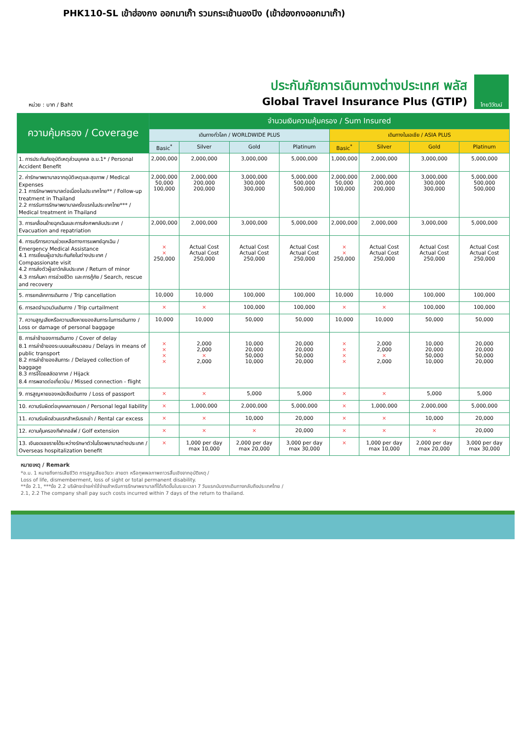PHK110-SL เข้าฮ่องกง ออกมาเก๊า รวมกระเช้านองปิง (เข้าฮ่องกงออกมาเก๊า)
หน่วย : บาท / Baht
ประกันภัยการเดินทางต่างประเทศ พลัส
Global Travel Insurance Plus (GTIP)
ไทยวิวัฒน์
| ความคุ้มครอง / Coverage | จำนวนเงินความคุ้มครอง / Sum Insured | | | | | | | |
| --- | --- | --- | --- | --- | --- | --- | --- | --- |
| | เดินทางทั่วโลก / WORLDWIDE PLUS | | | | เดินทางในเอเชีย / ASIA PLUS | | | |
| | Basic<sup>*</sup> | Silver | Gold | Platinum | Basic<sup>*</sup> | Silver | Gold | Platinum |
| 1. การประกันภัยอุบัติเหตุส่วนบุคคล อ.บ.1* / Personal Accident Benefit | 2,000,000 | 2,000,000 | 3,000,000 | 5,000,000 | 1,000,000 | 2,000,000 | 3,000,000 | 5,000,000 |
| 2. ค่ารักษาพยาบาลจากอุบัติเหตุและสุขภาพ / Medical Expenses 2.1 การรักษาพยาบาลต่อเนื่องในประเทศไทย** / Follow-up treatment in Thailand 2.2 การรับการรักษาพยาบาลครั้งแรกในประเทศไทย*** / Medical treatment in Thailand | 2,000,000 50,000 100,000 | 2,000,000 200,000 200,000 | 3,000,000 300,000 300,000 | 5,000,000 500,000 500,000 | 2,000,000 50,000 100,000 | 2,000,000 200,000 200,000 | 3,000,000 300,000 300,000 | 5,000,000 500,000 500,000 |
| 3. การเคลื่อนย้ายฉุกเฉินและการส่งศพกลับประเทศ / Evacuation and repatriation | 2,000,000 | 2,000,000 | 3,000,000 | 5,000,000 | 2,000,000 | 2,000,000 | 3,000,000 | 5,000,000 |
| 4. การบริการความช่วยเหลือทางการแพทย์ฉุกเฉิน / Emergency Medical Assistance 4.1 การเยี่ยมผู้เอาประกันภัยในต่างประเทศ / Compassionate visit 4.2 การส่งตัวผู้เยาว์กลับประเทศ / Return of minor 4.3 การค้นหา การช่วยชีวิต และการกู้ภัย / Search, rescue and recovery | × × 250,000 | Actual Cost Actual Cost 250,000 | Actual Cost Actual Cost 250,000 | Actual Cost Actual Cost 250,000 | × × 250,000 | Actual Cost Actual Cost 250,000 | Actual Cost Actual Cost 250,000 | Actual Cost Actual Cost 250,000 |
| 5. การยกเลิกการเดินทาง / Trip cancellation | 10,000 | 10,000 | 100,000 | 100,000 | 10,000 | 10,000 | 100,000 | 100,000 |
| 6. การลดจำนวนวันเดินทาง / Trip curtailment | × | × | 100,000 | 100,000 | × | × | 100,000 | 100,000 |
| 7. ความสูญเสียหรือความเสียหายของสัมภาระในการเดินทาง / Loss or damage of personal baggage | 10,000 | 10,000 | 50,000 | 50,000 | 10,000 | 10,000 | 50,000 | 50,000 |
| 8. การล่าช้าของการเดินทาง / Cover of delay 8.1 การล่าช้าของระบบขนส่งมวลชน / Delays in means of public transport 8.2 การล่าช้าของสัมภาระ / Delayed collection of baggage 8.3 การจี้โดยสลัดอากาศ / Hijack 8.4 การพลาดต่อเที่ยวบิน / Missed connection - flight | × × × × | 2,000 2,000 × 2,000 | 10,000 20,000 50,000 10,000 | 20,000 20,000 50,000 20,000 | × × × × | 2,000 2,000 × 2,000 | 10,000 20,000 50,000 10,000 | 20,000 20,000 50,000 20,000 |
| 9. การสูญหายของหนังสือเดินทาง / Loss of passport | × | × | 5,000 | 5,000 | × | × | 5,000 | 5,000 |
| 10. ความรับผิดต่อบุคคลภายนอก / Personal legal liability | × | 1,000,000 | 2,000,000 | 5,000,000 | × | 1,000,000 | 2,000,000 | 5,000,000 |
| 11. ความรับผิดส่วนแรกสำหรับรถเช่า / Rental car excess | × | × | 10,000 | 20,000 | × | × | 10,000 | 20,000 |
| 12. ความคุ้มครองกีฬากอล์ฟ / Golf extension | × | × | × | 20,000 | × | × | × | 20,000 |
| 13. เงินชดเชยรายได้ระหว่างรักษาตัวในโรงพยาบาลต่างประเทศ / Overseas hospitalization benefit | × | 1,000 per day max 10,000 | 2,000 per day max 20,000 | 3,000 per day max 30,000 | × | 1,000 per day max 10,000 | 2,000 per day max 20,000 | 3,000 per day max 30,000 |
หมายเหตุ / Remark
*อ.บ. 1 หมายถึงการเสียชีวิต การสูญเสียอวัยวะ สายตา หรือทุพพลภาพถาวรสิ้นเชิงจากอุบัติเหตุ /
Loss of life, dismemberment, loss of sight or total permanent disability.
**ข้อ 2.1, ***ข้อ 2.2 บริษัทจะจ่ายค่าใช้จ่ายสำหรับการรักษาพยาบาลที่ได้เกิดขึ้นในระยะเวลา 7 วันแรกนับจากเดินทางกลับถึงประเทศไทย /
2.1, 2.2 The company shall pay such costs incurred within 7 days of the return to thailand.